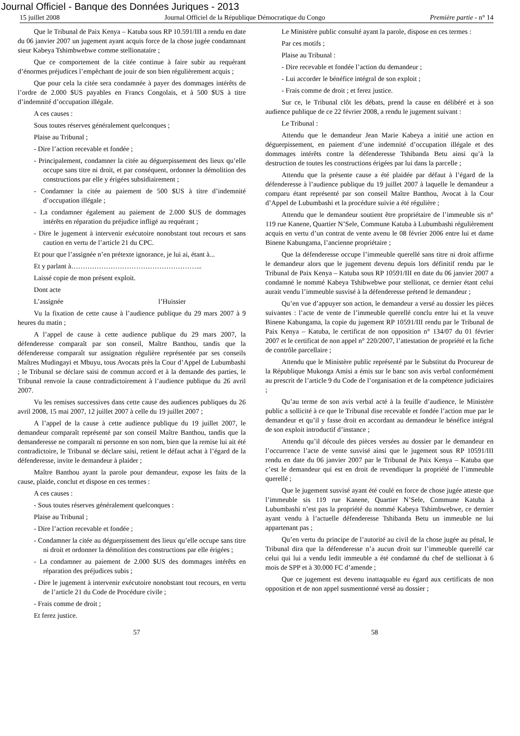Journal Officiel - Banque des Données Juriques - 2013
15 juillet 2008 Journal Officiel de la République Démocratique du Congo Première partie - n° 14
Que le Tribunal de Paix Kenya – Katuba sous RP 10.591/III a rendu en date du 06 janvier 2007 un jugement ayant acquis force de la chose jugée condamnant sieur Kabeya Tshimbwebwe comme stellionataire ;
Que ce comportement de la citée continue à faire subir au requérant d’énormes préjudices l’empêchant de jouir de son bien régulièrement acquis ;
Que pour cela la citée sera condamnée à payer des dommages intérêts de l’ordre de 2.000 $US payables en Francs Congolais, et à 500 $US à titre d’indemnité d’occupation illégale.
A ces causes :
Sous toutes réserves généralement quelconques ;
Plaise au Tribunal ;
- Dire l’action recevable et fondée ;
- Principalement, condamner la citée au déguerpissement des lieux qu’elle occupe sans titre ni droit, et par conséquent, ordonner la démolition des constructions par elle y érigées subsidiairement ;
- Condamner la citée au paiement de 500 $US à titre d’indemnité d’occupation illégale ;
- La condamner également au paiement de 2.000 $US de dommages intérêts en réparation du préjudice infligé au requérant ;
- Dire le jugement à intervenir exécutoire nonobstant tout recours et sans caution en vertu de l’article 21 du CPC.
Et pour que l’assignée n’en prétexte ignorance, je lui ai, étant à...
Et y parlant à………………………………………………...
Laissé copie de mon présent exploit.
Dont acte
L’assignée l’Huissier
Vu la fixation de cette cause à l’audience publique du 29 mars 2007 à 9 heures du matin ;
A l’appel de cause à cette audience publique du 29 mars 2007, la défenderesse comparaît par son conseil, Maître Banthou, tandis que la défenderesse comparaît sur assignation régulière représentée par ses conseils Maîtres Mudingayi et Mbuyu, tous Avocats près la Cour d’Appel de Lubumbashi ; le Tribunal se déclare saisi de commun accord et à la demande des parties, le Tribunal renvoie la cause contradictoirement à l’audience publique du 26 avril 2007.
Vu les remises successives dans cette cause des audiences publiques du 26 avril 2008, 15 mai 2007, 12 juillet 2007 à celle du 19 juillet 2007 ;
A l’appel de la cause à cette audience publique du 19 juillet 2007, le demandeur comparaît représenté par son conseil Maître Banthou, tandis que la demanderesse ne comparaît ni personne en son nom, bien que la remise lui ait été contradictoire, le Tribunal se déclare saisi, retient le défaut achat à l’égard de la défenderesse, invite le demandeur à plaider ;
Maître Banthou ayant la parole pour demandeur, expose les faits de la cause, plaide, conclut et dispose en ces termes :
A ces causes :
- Sous toutes réserves généralement quelconques :
Plaise au Tribunal ;
- Dire l’action recevable et fondée ;
- Condamner la citée au déguerpissement des lieux qu’elle occupe sans titre ni droit et ordonner la démolition des constructions par elle érigées ;
- La condamner au paiement de 2.000 $US des dommages intérêts en réparation des préjudices subis ;
- Dire le jugement à intervenir exécutoire nonobstant tout recours, en vertu de l’article 21 du Code de Procédure civile ;
- Frais comme de droit ;
Et ferez justice.
Le Ministère public consulté ayant la parole, dispose en ces termes :
Par ces motifs ;
Plaise au Tribunal :
- Dire recevable et fondée l’action du demandeur ;
- Lui accorder le bénéfice intégral de son exploit ;
- Frais comme de droit ; et ferez justice.
Sur ce, le Tribunal clôt les débats, prend la cause en délibéré et à son audience publique de ce 22 février 2008, a rendu le jugement suivant :
Le Tribunal :
Attendu que le demandeur Jean Marie Kabeya a initié une action en déguerpissement, en paiement d’une indemnité d’occupation illégale et des dommages intérêts contre la défenderesse Tshibanda Betu ainsi qu’à la destruction de toutes les constructions érigées par lui dans la parcelle ;
Attendu que la présente cause a été plaidée par défaut à l’égard de la défenderesse à l’audience publique du 19 juillet 2007 à laquelle le demandeur a comparu étant représenté par son conseil Maître Banthou, Avocat à la Cour d’Appel de Lubumbashi et la procédure suivie a été régulière ;
Attendu que le demandeur soutient être propriétaire de l’immeuble sis n° 119 rue Kanene, Quartier N’Sele, Commune Katuba à Lubumbashi régulièrement acquis en vertu d’un contrat de vente avenu le 08 février 2006 entre lui et dame Binene Kabungama, l’ancienne propriétaire ;
Que la défenderesse occupe l’immeuble querellé sans titre ni droit affirme le demandeur alors que le jugement devenu depuis lors définitif rendu par le Tribunal de Paix Kenya – Katuba sous RP 10591/III en date du 06 janvier 2007 a condamné le nommé Kabeya Tshibwebwe pour stellionat, ce dernier étant celui aurait vendu l’immeuble susvisé à la défenderesse prétend le demandeur ;
Qu’en vue d’appuyer son action, le demandeur a versé au dossier les pièces suivantes : l’acte de vente de l’immeuble querellé conclu entre lui et la veuve Binene Kabungama, la copie du jugement RP 10591/III rendu par le Tribunal de Paix Kenya – Katuba, le certificat de non opposition n° 134/07 du 01 février 2007 et le certificat de non appel n° 220/2007, l’attestation de propriété et la fiche de contrôle parcellaire ;
Attendu que le Ministère public représenté par le Substitut du Procureur de la République Mukonga Amisi a émis sur le banc son avis verbal conformément au prescrit de l’article 9 du Code de l’organisation et de la compétence judiciaires ;
Qu’au terme de son avis verbal acté à la feuille d’audience, le Ministère public a sollicité à ce que le Tribunal dise recevable et fondée l’action mue par le demandeur et qu’il y fasse droit en accordant au demandeur le bénéfice intégral de son exploit introductif d’instance ;
Attendu qu’il découle des pièces versées au dossier par le demandeur en l’occurrence l’acte de vente susvisé ainsi que le jugement sous RP 10591/III rendu en date du 06 janvier 2007 par le Tribunal de Paix Kenya – Katuba que c’est le demandeur qui est en droit de revendiquer la propriété de l’immeuble querellé ;
Que le jugement susvisé ayant été coulé en force de chose jugée atteste que l’immeuble sis 119 rue Kanene, Quartier N’Sele, Commune Katuba à Lubumbashi n’est pas la propriété du nommé Kabeya Tshimbwebwe, ce dernier ayant vendu à l’actuelle défenderesse Tshibanda Betu un immeuble ne lui appartenant pas ;
Qu’en vertu du principe de l’autorité au civil de la chose jugée au pénal, le Tribunal dira que la défenderesse n’a aucun droit sur l’immeuble querellé car celui qui lui a vendu ledit immeuble a été condamné du chef de stellionat à 6 mois de SPP et à 30.000 FC d’amende ;
Que ce jugement est devenu inattaquable eu égard aux certificats de non opposition et de non appel susmentionné versé au dossier ;
57 58